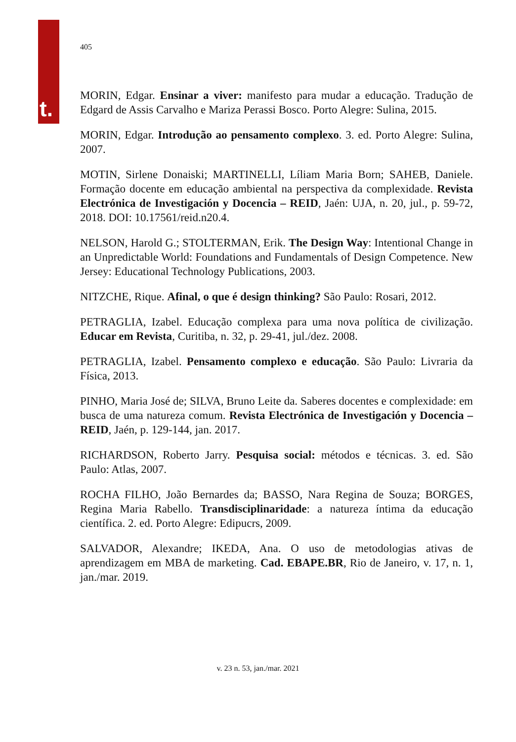t.
405
MORIN, Edgar. Ensinar a viver: manifesto para mudar a educação. Tradução de Edgard de Assis Carvalho e Mariza Perassi Bosco. Porto Alegre: Sulina, 2015.
MORIN, Edgar. Introdução ao pensamento complexo. 3. ed. Porto Alegre: Sulina, 2007.
MOTIN, Sirlene Donaiski; MARTINELLI, Líliam Maria Born; SAHEB, Daniele. Formação docente em educação ambiental na perspectiva da complexidade. Revista Electrónica de Investigación y Docencia – REID, Jaén: UJA, n. 20, jul., p. 59-72, 2018. DOI: 10.17561/reid.n20.4.
NELSON, Harold G.; STOLTERMAN, Erik. The Design Way: Intentional Change in an Unpredictable World: Foundations and Fundamentals of Design Competence. New Jersey: Educational Technology Publications, 2003.
NITZCHE, Rique. Afinal, o que é design thinking? São Paulo: Rosari, 2012.
PETRAGLIA, Izabel. Educação complexa para uma nova política de civilização. Educar em Revista, Curitiba, n. 32, p. 29-41, jul./dez. 2008.
PETRAGLIA, Izabel. Pensamento complexo e educação. São Paulo: Livraria da Física, 2013.
PINHO, Maria José de; SILVA, Bruno Leite da. Saberes docentes e complexidade: em busca de uma natureza comum. Revista Electrónica de Investigación y Docencia – REID, Jaén, p. 129-144, jan. 2017.
RICHARDSON, Roberto Jarry. Pesquisa social: métodos e técnicas. 3. ed. São Paulo: Atlas, 2007.
ROCHA FILHO, João Bernardes da; BASSO, Nara Regina de Souza; BORGES, Regina Maria Rabello. Transdisciplinaridade: a natureza íntima da educação científica. 2. ed. Porto Alegre: Edipucrs, 2009.
SALVADOR, Alexandre; IKEDA, Ana. O uso de metodologias ativas de aprendizagem em MBA de marketing. Cad. EBAPE.BR, Rio de Janeiro, v. 17, n. 1, jan./mar. 2019.
v. 23 n. 53, jan./mar. 2021